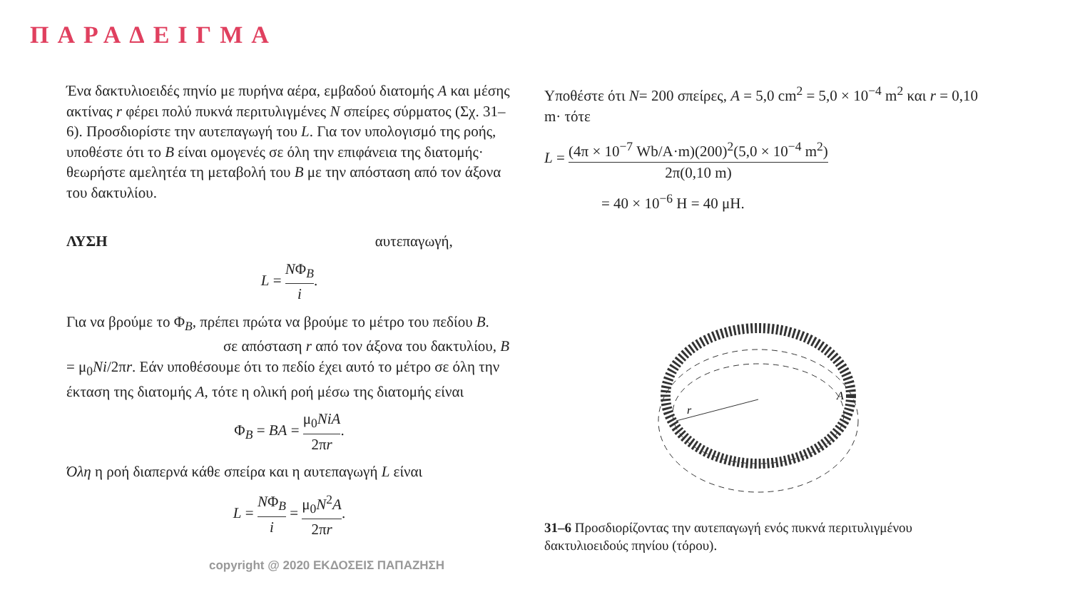ΠΑΡΑΔΕΙΓΜΑ
Ένα δακτυλιοειδές πηνίο με πυρήνα αέρα, εμβαδού διατομής A και μέσης ακτίνας r φέρει πολύ πυκνά περιτυλιγμένες N σπείρες σύρματος (Σχ. 31–6). Προσδιορίστε την αυτεπαγωγή του L. Για τον υπολογισμό της ροής, υποθέστε ότι το B είναι ομογενές σε όλη την επιφάνεια της διατομής· θεωρήστε αμελητέα τη μεταβολή του B με την απόσταση από τον άξονα του δακτυλίου.
ΛΥΣΗ αυτεπαγωγή,
L = NΦ<sub>B</sub> i.
Για να βρούμε το Φ<sub>B</sub>, πρέπει πρώτα να βρούμε το μέτρο του πεδίου B. σε απόσταση r από τον άξονα του δακτυλίου, B = μ<sub>0</sub>Ni/2πr. Εάν υποθέσουμε ότι το πεδίο έχει αυτό το μέτρο σε όλη την έκταση της διατομής A, τότε η ολική ροή μέσω της διατομής είναι
Φ<sub>B</sub> = BA = μ<sub>0</sub>NiA 2πr.
Όλη η ροή διαπερνά κάθε σπείρα και η αυτεπαγωγή L είναι
L = NΦ<sub>B</sub> i = μ<sub>0</sub>N<sup>2</sup>A 2πr.
copyright @ 2020 ΕΚΔΟΣΕΙΣ ΠΑΠΑΖΗΣΗ
Υποθέστε ότι N= 200 σπείρες, A = 5,0 cm<sup>2</sup> = 5,0 × 10<sup>−4</sup> m<sup>2</sup> και r = 0,10 m· τότε
L = (4π × 10<sup>−7</sup> Wb/A·m)(200)<sup>2</sup>(5,0 × 10<sup>−4</sup> m<sup>2</sup>) 2π(0,10 m)
= 40 × 10<sup>−6</sup> H = 40 μH.
r
A
31–6 Προσδιορίζοντας την αυτεπαγωγή ενός πυκνά περιτυλιγμένου δακτυλιοειδούς πηνίου (τόρου).